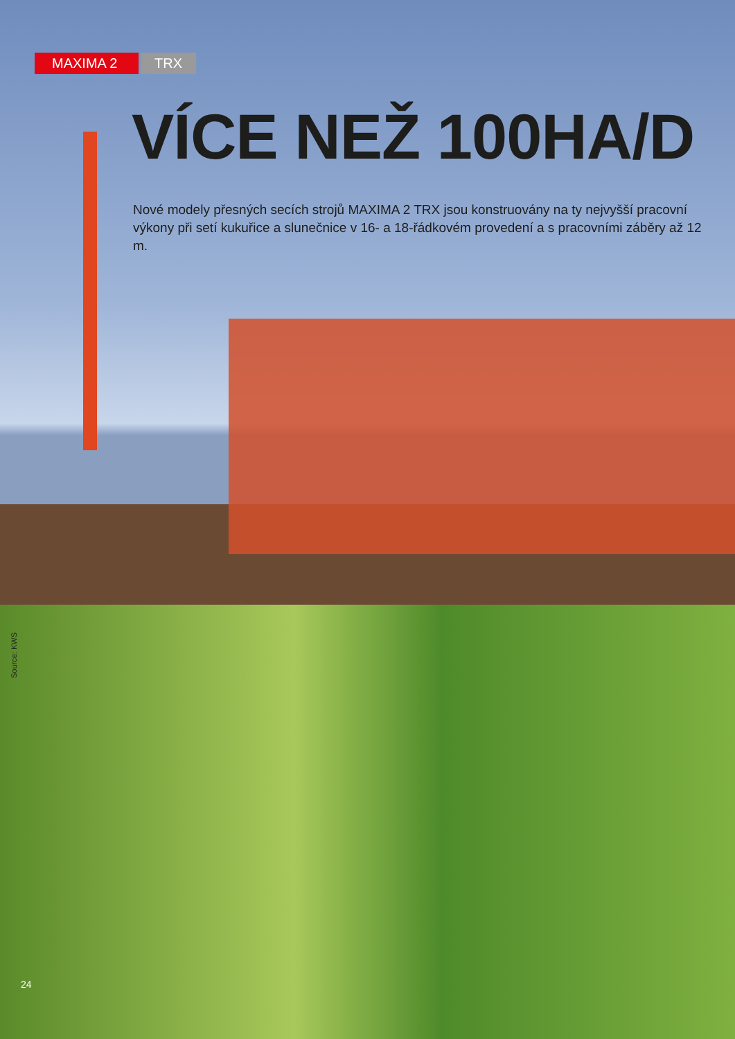MAXIMA 2 TRX
VÍCE NEŽ 100HA/D
Nové modely přesných secích strojů MAXIMA 2 TRX jsou konstruovány na ty nejvyšší pracovní výkony při setí kukuřice a slunečnice v 16- a 18-řádkovém provedení a s pracovními záběry až 12 m.
Source: KWS
24